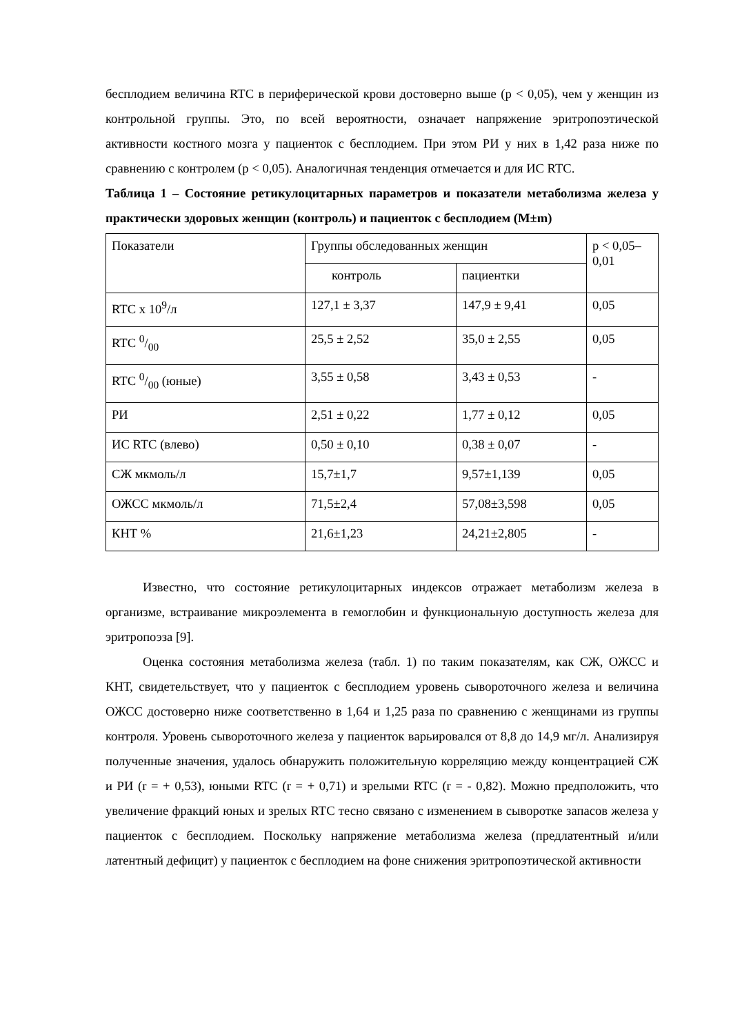бесплодием величина RTC в периферической крови достоверно выше (р < 0,05), чем у женщин из контрольной группы. Это, по всей вероятности, означает напряжение эритропоэтической активности костного мозга у пациенток с бесплодием. При этом РИ у них в 1,42 раза ниже по сравнению с контролем (р < 0,05). Аналогичная тенденция отмечается и для ИС RTC.
Таблица 1 – Состояние ретикулоцитарных параметров и показатели метаболизма железа у практически здоровых женщин (контроль) и пациенток с бесплодием (M±m)
| Показатели | Группы обследованных женщин | | р < 0,05–0,01 |
| | контроль | пациентки | |
| RTC x 10<sup>9</sup>/л | 127,1 ± 3,37 | 147,9 ± 9,41 | 0,05 |
| RTC 0/00 | 25,5 ± 2,52 | 35,0 ± 2,55 | 0,05 |
| RTC 0/00 (юные) | 3,55 ± 0,58 | 3,43 ± 0,53 | - |
| РИ | 2,51 ± 0,22 | 1,77 ± 0,12 | 0,05 |
| ИС RTC (влево) | 0,50 ± 0,10 | 0,38 ± 0,07 | - |
| СЖ мкмоль/л | 15,7±1,7 | 9,57±1,139 | 0,05 |
| ОЖСС мкмоль/л | 71,5±2,4 | 57,08±3,598 | 0,05 |
| КНТ % | 21,6±1,23 | 24,21±2,805 | - |
Известно, что состояние ретикулоцитарных индексов отражает метаболизм железа в организме, встраивание микроэлемента в гемоглобин и функциональную доступность железа для эритропоэза [9].
Оценка состояния метаболизма железа (табл. 1) по таким показателям, как СЖ, ОЖСС и КНТ, свидетельствует, что у пациенток с бесплодием уровень сывороточного железа и величина ОЖСС достоверно ниже соответственно в 1,64 и 1,25 раза по сравнению с женщинами из группы контроля. Уровень сывороточного железа у пациенток варьировался от 8,8 до 14,9 мг/л. Анализируя полученные значения, удалось обнаружить положительную корреляцию между концентрацией СЖ и РИ (r = + 0,53), юными RTC (r = + 0,71) и зрелыми RTC (r = - 0,82). Можно предположить, что увеличение фракций юных и зрелых RTC тесно связано с изменением в сыворотке запасов железа у пациенток с бесплодием. Поскольку напряжение метаболизма железа (предлатентный и/или латентный дефицит) у пациенток с бесплодием на фоне снижения эритропоэтической активности